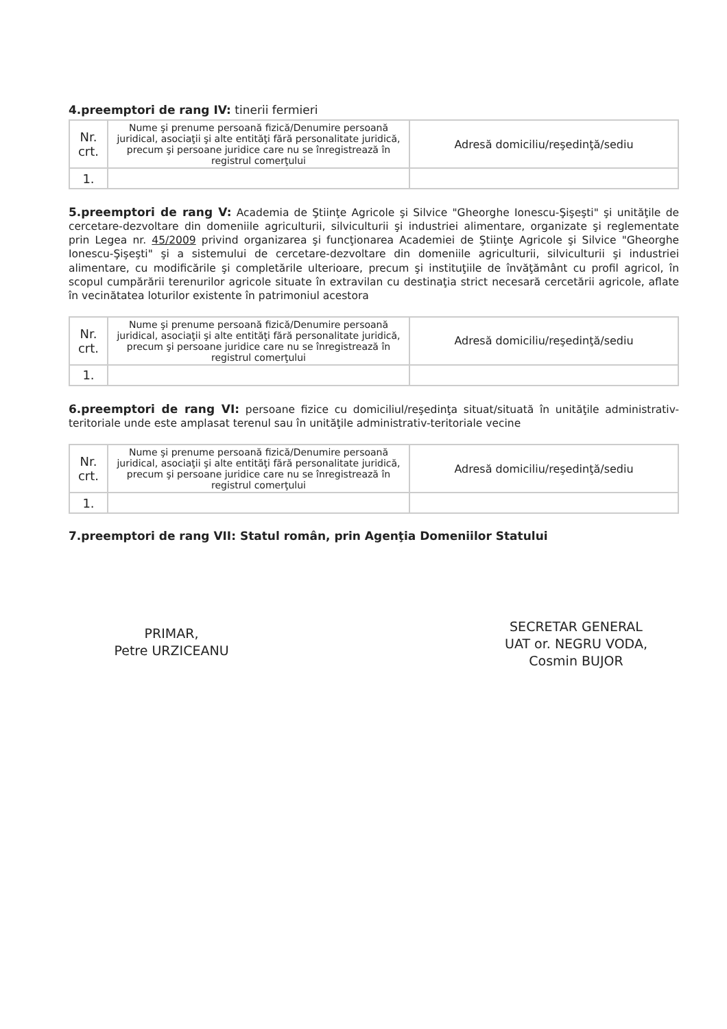4.preemptori de rang IV: tinerii fermieri
| Nr. crt. | Nume şi prenume persoană fizică/Denumire persoană juridical, asociaţii şi alte entităţi fără personalitate juridică, precum şi persoane juridice care nu se înregistrează în registrul comerţului | Adresă domiciliu/reşedinţă/sediu |
| --- | --- | --- |
| 1. | | |
5.preemptori de rang V: Academia de Ştiinţe Agricole şi Silvice "Gheorghe Ionescu-Şişeşti" şi unităţile de cercetare-dezvoltare din domeniile agriculturii, silviculturii şi industriei alimentare, organizate şi reglementate prin Legea nr. 45/2009 privind organizarea şi funcţionarea Academiei de Ştiinţe Agricole şi Silvice "Gheorghe Ionescu-Şişeşti" şi a sistemului de cercetare-dezvoltare din domeniile agriculturii, silviculturii şi industriei alimentare, cu modificările şi completările ulterioare, precum şi instituţiile de învăţământ cu profil agricol, în scopul cumpărării terenurilor agricole situate în extravilan cu destinaţia strict necesară cercetării agricole, aflate în vecinătatea loturilor existente în patrimoniul acestora
| Nr. crt. | Nume şi prenume persoană fizică/Denumire persoană juridical, asociaţii şi alte entităţi fără personalitate juridică, precum şi persoane juridice care nu se înregistrează în registrul comerţului | Adresă domiciliu/reşedinţă/sediu |
| --- | --- | --- |
| 1. | | |
6.preemptori de rang VI: persoane fizice cu domiciliul/reşedinţa situat/situată în unităţile administrativ-teritoriale unde este amplasat terenul sau în unităţile administrativ-teritoriale vecine
| Nr. crt. | Nume şi prenume persoană fizică/Denumire persoană juridical, asociaţii şi alte entităţi fără personalitate juridică, precum şi persoane juridice care nu se înregistrează în registrul comerţului | Adresă domiciliu/reşedinţă/sediu |
| --- | --- | --- |
| 1. | | |
7.preemptori de rang VII: Statul român, prin Agenţia Domeniilor Statului
PRIMAR,
Petre URZICEANU
SECRETAR GENERAL
UAT or. NEGRU VODA,
Cosmin BUJOR